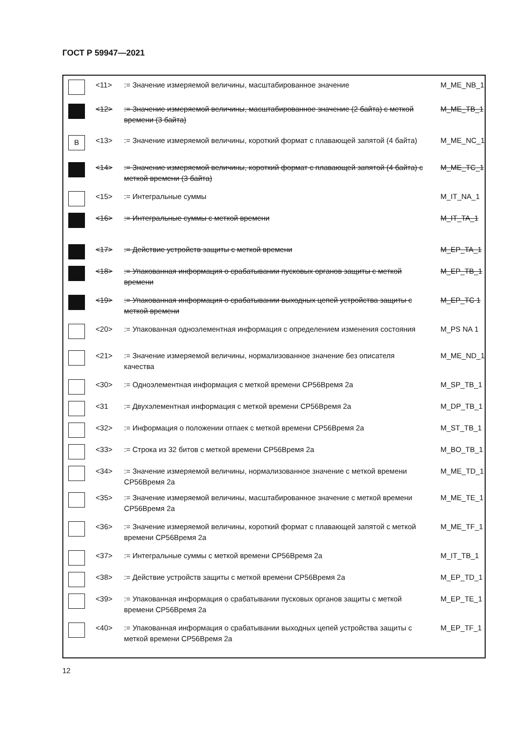ГОСТ Р 59947—2021
| | <11> | := Значение измеряемой величины, масштабированное значение | M_ME_NB_1 |
| | <12> | := Значение измеряемой величины, масштабированное значение (2 байта) с меткой времени (3 байта) | M_ME_TB_1 |
| B | <13> | := Значение измеряемой величины, короткий формат с плавающей запятой (4 байта) | M_ME_NC_1 |
| | <14> | := Значение измеряемой величины, короткий формат с плавающей запятой (4 байта) с меткой времени (3 байта) | M_ME_TC_1 |
| | <15> | := Интегральные суммы | M_IT_NA_1 |
| | <16> | := Интегральные суммы с меткой времени | M_IT_TA_1 |
| | <17> | := Действие устройств защиты с меткой времени | M_EP_TA_1 |
| | <18> | := Упакованная информация о срабатывании пусковых органов защиты с меткой времени | M_EP_TB_1 |
| | <19> | := Упакованная информация о срабатывании выходных цепей устройства защиты с меткой времени | M_EP_TC 1 |
| | <20> | := Упакованная одноэлементная информация с определением изменения состояния | M_PS NA 1 |
| | <21> | := Значение измеряемой величины, нормализованное значение без описателя качества | M_ME_ND_1 |
| | <30> | := Одноэлементная информация с меткой времени СР56Время 2а | M_SP_TB_1 |
| | <31 | := Двухэлементная информация с меткой времени СР56Время 2а | M_DP_TB_1 |
| | <32> | := Информация о положении отпаек с меткой времени СР56Время 2а | M_ST_TB_1 |
| | <33> | := Строка из 32 битов с меткой времени СР56Время 2а | M_BO_TB_1 |
| | <34> | := Значение измеряемой величины, нормализованное значение с меткой времени СР56Время 2а | M_ME_TD_1 |
| | <35> | := Значение измеряемой величины, масштабированное значение с меткой времени СР56Время 2а | M_ME_TE_1 |
| | <36> | := Значение измеряемой величины, короткий формат с плавающей запятой с меткой времени СР56Время 2а | M_ME_TF_1 |
| | <37> | := Интегральные суммы с меткой времени СР56Время 2а | M_IT_TB_1 |
| | <38> | := Действие устройств защиты с меткой времени СР56Время 2а | M_EP_TD_1 |
| | <39> | := Упакованная информация о срабатывании пусковых органов защиты с меткой времени СР56Время 2а | M_EP_TE_1 |
| | <40> | := Упакованная информация о срабатывании выходных цепей устройства защиты с меткой времени СР56Время 2а | M_EP_TF_1 |
12